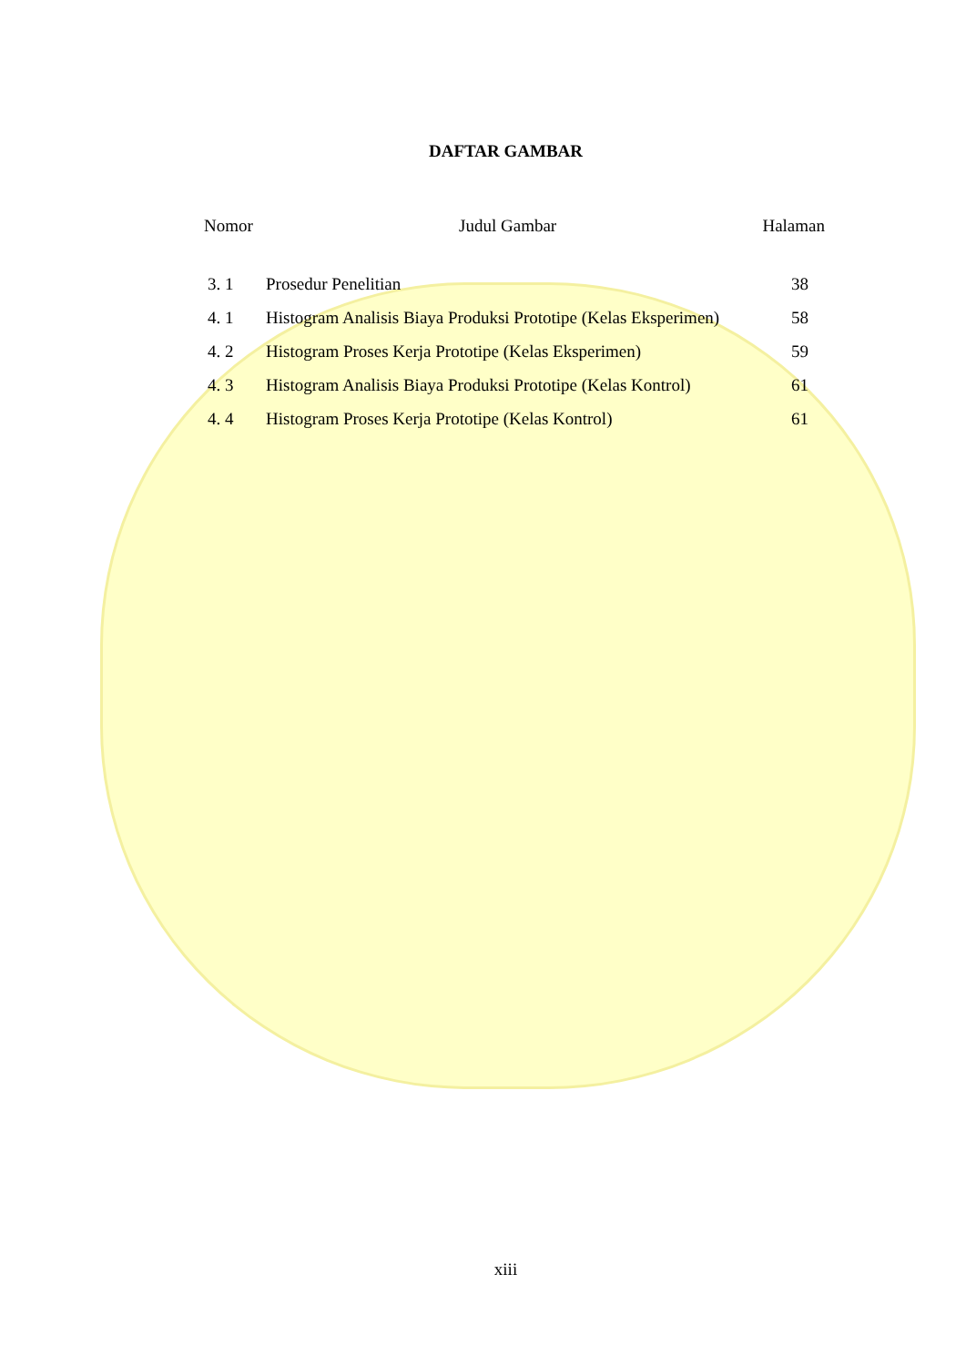DAFTAR GAMBAR
Nomor Judul Gambar Halaman
| 3. 1 | Prosedur Penelitian | 38 |
| 4. 1 | Histogram Analisis Biaya Produksi Prototipe (Kelas Eksperimen) | 58 |
| 4. 2 | Histogram Proses Kerja Prototipe (Kelas Eksperimen) | 59 |
| 4. 3 | Histogram Analisis Biaya Produksi Prototipe (Kelas Kontrol) | 61 |
| 4. 4 | Histogram Proses Kerja Prototipe (Kelas Kontrol) | 61 |
xiii